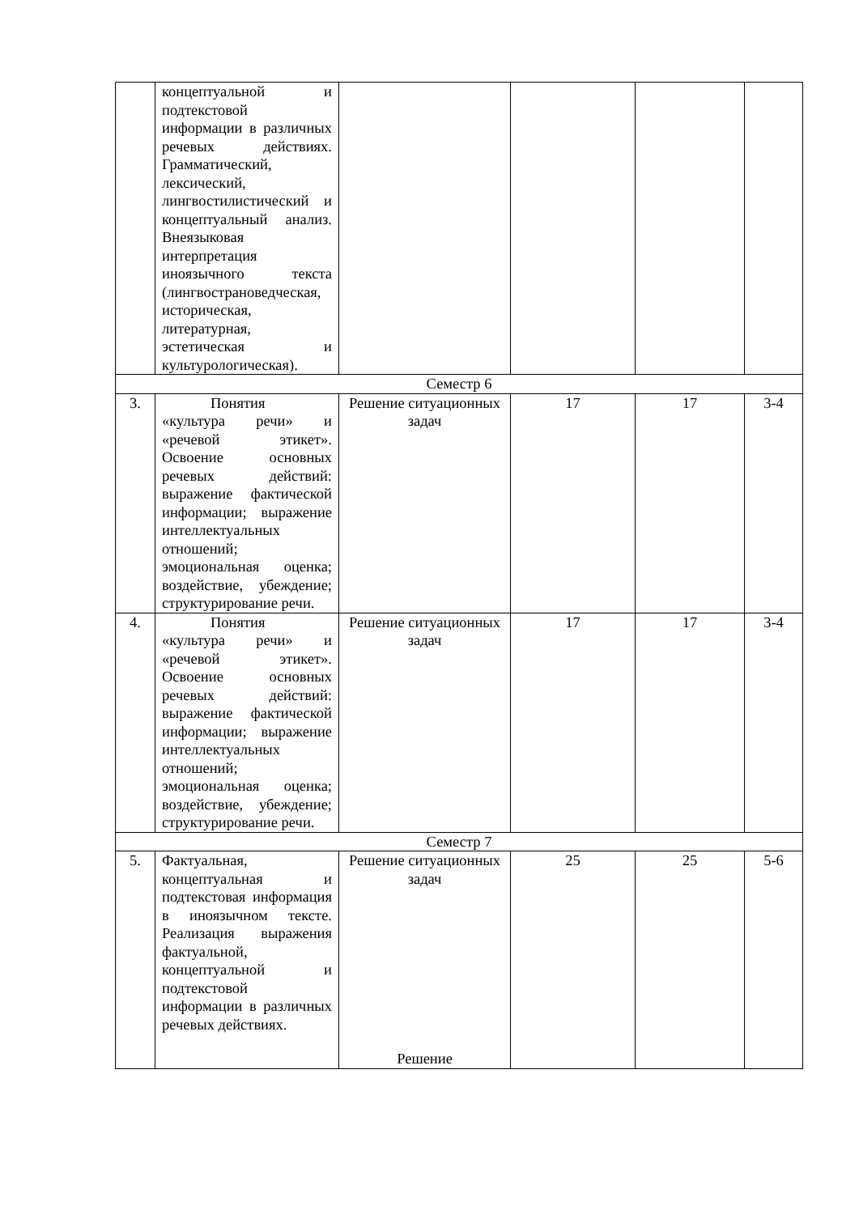| | концептуальной и подтекстовой информации в различных речевых действиях. Грамматический, лексический, лингвостилистический и концептуальный анализ. Внеязыковая интерпретация иноязычного текста (лингвострановедческая, историческая, литературная, эстетическая и культурологическая). | | | | |
| Семестр 6 | | | | | |
| 3. | Понятия «культура речи» и «речевой этикет». Освоение основных речевых действий: выражение фактической информации; выражение интеллектуальных отношений; эмоциональная оценка; воздействие, убеждение; структурирование речи. | Решение ситуационных задач | 17 | 17 | 3-4 |
| 4. | Понятия «культура речи» и «речевой этикет». Освоение основных речевых действий: выражение фактической информации; выражение интеллектуальных отношений; эмоциональная оценка; воздействие, убеждение; структурирование речи. | Решение ситуационных задач | 17 | 17 | 3-4 |
| Семестр 7 | | | | | |
| 5. | Фактуальная, концептуальная и подтекстовая информация в иноязычном тексте. Реализация выражения фактуальной, концептуальной и подтекстовой информации в различных речевых действиях. | Решение ситуационных задач Решение | 25 | 25 | 5-6 |